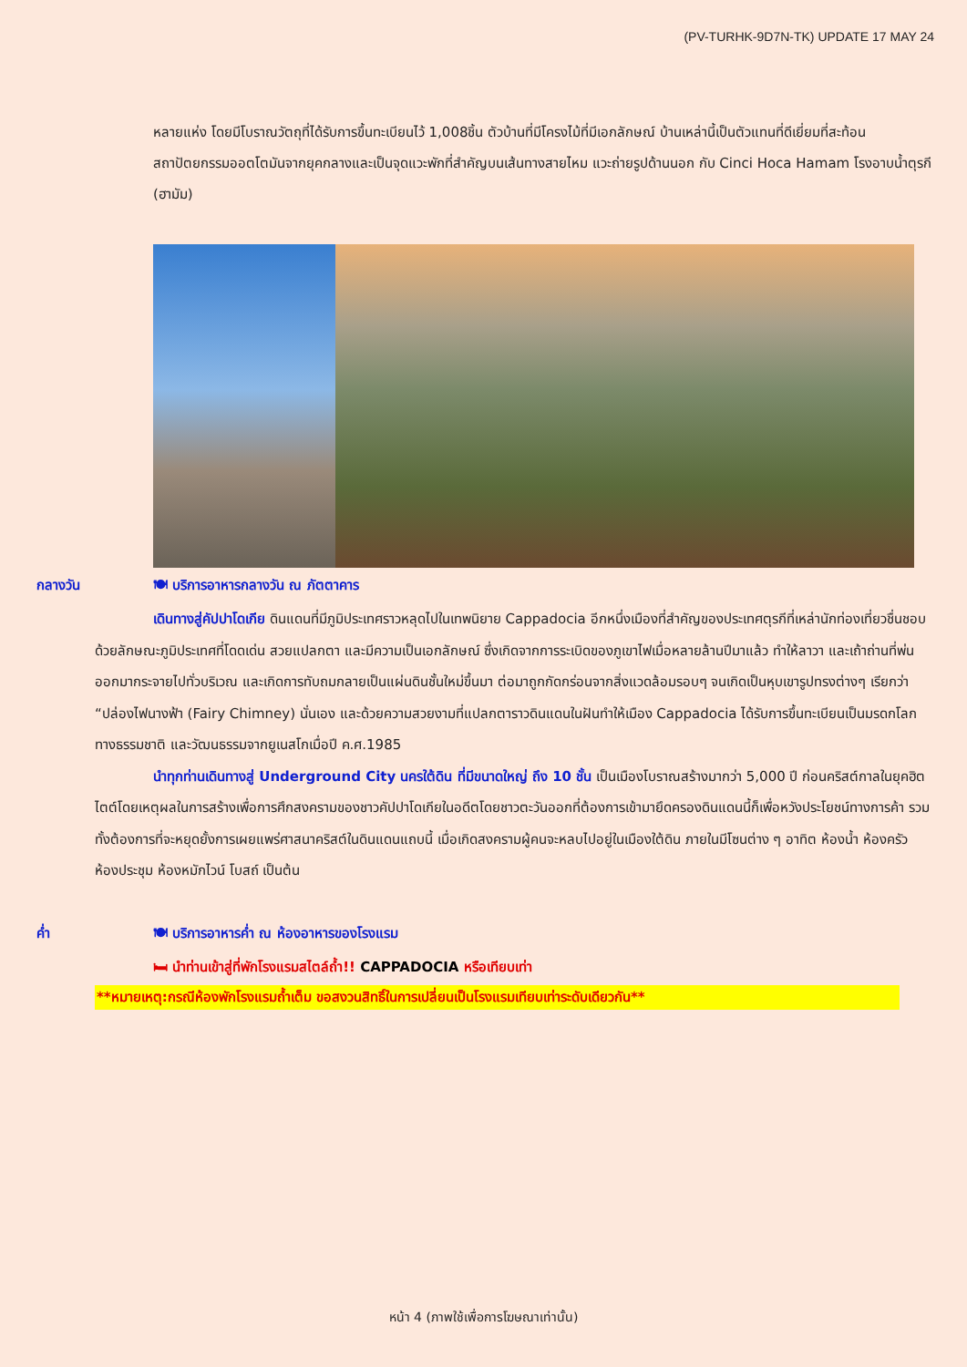(PV-TURHK-9D7N-TK) UPDATE 17 MAY 24
หลายแห่ง โดยมีโบราณวัตถุที่ได้รับการขึ้นทะเบียนไว้ 1,008ชิ้น ตัวบ้านที่มีโครงไม้ที่มีเอกลักษณ์ บ้านเหล่านี้เป็นตัวแทนที่ดีเยี่ยมที่สะท้อนสถาปัตยกรรมออตโตมันจากยุคกลางและเป็นจุดแวะพักที่สำคัญบนเส้นทางสายไหม แวะถ่ายรูปด้านนอก กับ Cinci Hoca Hamam โรงอาบน้ำตุรกี (ฮามัม)
กลางวัน 🍽 บริการอาหารกลางวัน ณ ภัตตาคาร
เดินทางสู่คัปปาโดเกีย ดินแดนที่มีภูมิประเทศราวหลุดไปในเทพนิยาย Cappadocia อีกหนึ่งเมืองที่สำคัญของประเทศตุรกีที่เหล่านักท่องเที่ยวชื่นชอบ ด้วยลักษณะภูมิประเทศที่โดดเด่น สวยแปลกตา และมีความเป็นเอกลักษณ์ ซึ่งเกิดจากการระเบิดของภูเขาไฟเมื่อหลายล้านปีมาแล้ว ทำให้ลาวา และเถ้าถ่านที่พ่นออกมากระจายไปทั่วบริเวณ และเกิดการทับถมกลายเป็นแผ่นดินชั้นใหม่ขึ้นมา ต่อมาถูกกัดกร่อนจากสิ่งแวดล้อมรอบๆ จนเกิดเป็นหุบเขารูปทรงต่างๆ เรียกว่า “ปล่องไฟนางฟ้า (Fairy Chimney) นั่นเอง และด้วยความสวยงามที่แปลกตาราวดินแดนในฝันทำให้เมือง Cappadocia ได้รับการขึ้นทะเบียนเป็นมรดกโลกทางธรรมชาติ และวัฒนธรรมจากยูเนสโกเมื่อปี ค.ศ.1985
นำทุกท่านเดินทางสู่ Underground City นครใต้ดิน ที่มีขนาดใหญ่ ถึง 10 ชั้น เป็นเมืองโบราณสร้างมากว่า 5,000 ปี ก่อนคริสต์กาลในยุคฮิตไตต์โดยเหตุผลในการสร้างเพื่อการศึกสงครามของชาวคัปปาโดเกียในอดีตโดยชาวตะวันออกที่ต้องการเข้ามายึดครองดินแดนนี้ก็เพื่อหวังประโยชน์ทางการค้า รวมทั้งต้องการที่จะหยุดยั้งการเผยแพร่ศาสนาคริสต์ในดินแดนแถบนี้ เมื่อเกิดสงครามผู้คนจะหลบไปอยู่ในเมืองใต้ดิน ภายในมีโซนต่าง ๆ อาทิต ห้องน้ำ ห้องครัว ห้องประชุม ห้องหมักไวน์ โบสถ์ เป็นต้น
ค่ำ 🍽 บริการอาหารค่ำ ณ ห้องอาหารของโรงแรม
🛏 นำท่านเข้าสู่ที่พักโรงแรมสไตล์ถ้ำ!! CAPPADOCIA หรือเทียบเท่า
**หมายเหตุ:กรณีห้องพักโรงแรมถ้ำเต็ม ขอสงวนสิทธิ์ในการเปลี่ยนเป็นโรงแรมเทียบเท่าระดับเดียวกัน**
หน้า 4 (ภาพใช้เพื่อการโฆษณาเท่านั้น)